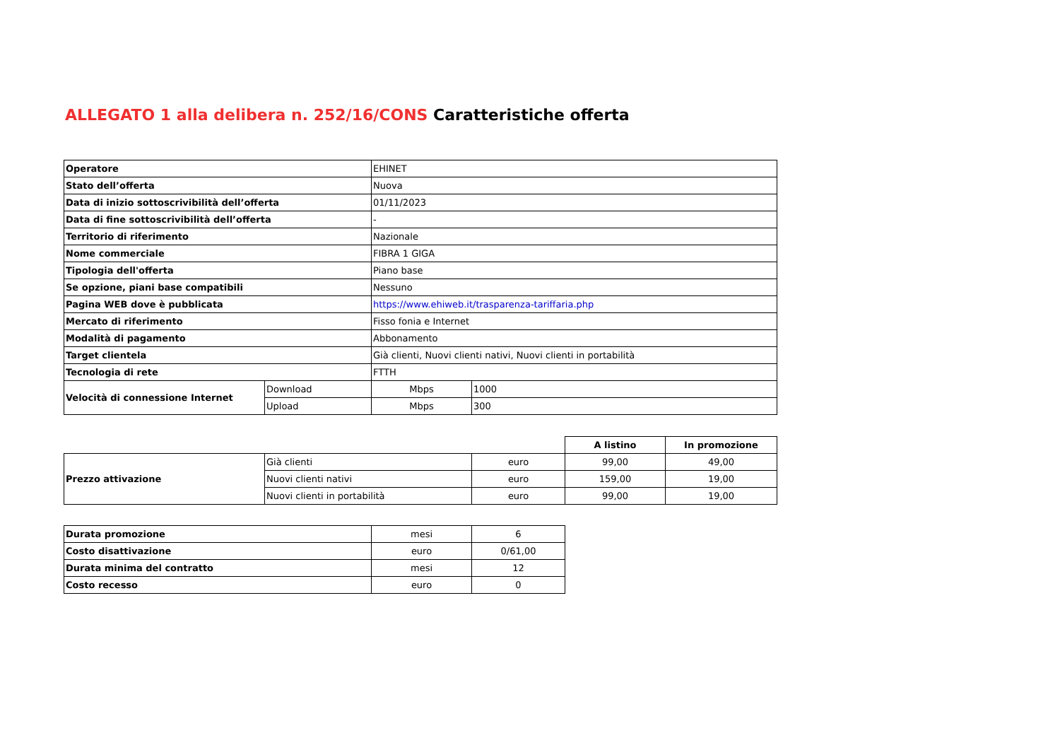ALLEGATO 1 alla delibera n. 252/16/CONS Caratteristiche offerta
| Operatore | EHINET |
| Stato dell’offerta | Nuova |
| Data di inizio sottoscrivibilità dell’offerta | 01/11/2023 |
| Data di fine sottoscrivibilità dell’offerta | - |
| Territorio di riferimento | Nazionale |
| Nome commerciale | FIBRA 1 GIGA |
| Tipologia dell'offerta | Piano base |
| Se opzione, piani base compatibili | Nessuno |
| Pagina WEB dove è pubblicata | https://www.ehiweb.it/trasparenza-tariffaria.php |
| Mercato di riferimento | Fisso fonia e Internet |
| Modalità di pagamento | Abbonamento |
| Target clientela | Già clienti, Nuovi clienti nativi, Nuovi clienti in portabilità |
| Tecnologia di rete | FTTH |
| Velocità di connessione Internet | Download | Mbps | 1000 |
| | Upload | Mbps | 300 |
| | | | A listino | In promozione |
| Prezzo attivazione | Già clienti | euro | 99,00 | 49,00 |
| | Nuovi clienti nativi | euro | 159,00 | 19,00 |
| | Nuovi clienti in portabilità | euro | 99,00 | 19,00 |
| Durata promozione | mesi | 6 |
| Costo disattivazione | euro | 0/61,00 |
| Durata minima del contratto | mesi | 12 |
| Costo recesso | euro | 0 |